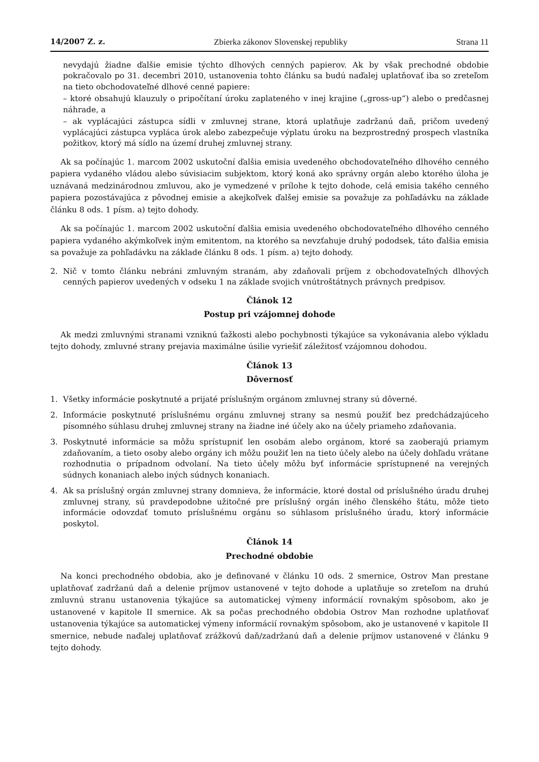14/2007 Z. z. Zbierka zákonov Slovenskej republiky Strana 11
nevydajú žiadne ďalšie emisie týchto dlhových cenných papierov. Ak by však prechodné obdobie pokračovalo po 31. decembri 2010, ustanovenia tohto článku sa budú naďalej uplatňovať iba so zreteľom na tieto obchodovateľné dlhové cenné papiere:
– ktoré obsahujú klauzuly o pripočítaní úroku zaplateného v inej krajine („gross-up“) alebo o predčasnej náhrade, a
– ak vyplácajúci zástupca sídli v zmluvnej strane, ktorá uplatňuje zadržanú daň, pričom uvedený vyplácajúci zástupca vypláca úrok alebo zabezpečuje výplatu úroku na bezprostredný prospech vlastníka požitkov, ktorý má sídlo na území druhej zmluvnej strany.
Ak sa počínajúc 1. marcom 2002 uskutoční ďalšia emisia uvedeného obchodovateľného dlhového cenného papiera vydaného vládou alebo súvisiacim subjektom, ktorý koná ako správny orgán alebo ktorého úloha je uznávaná medzinárodnou zmluvou, ako je vymedzené v prílohe k tejto dohode, celá emisia takého cenného papiera pozostávajúca z pôvodnej emisie a akejkoľvek ďalšej emisie sa považuje za pohľadávku na základe článku 8 ods. 1 písm. a) tejto dohody.
Ak sa počínajúc 1. marcom 2002 uskutoční ďalšia emisia uvedeného obchodovateľného dlhového cenného papiera vydaného akýmkoľvek iným emitentom, na ktorého sa nevzťahuje druhý pododsek, táto ďalšia emisia sa považuje za pohľadávku na základe článku 8 ods. 1 písm. a) tejto dohody.
2. Nič v tomto článku nebráni zmluvným stranám, aby zdaňovali príjem z obchodovateľných dlhových cenných papierov uvedených v odseku 1 na základe svojich vnútroštátnych právnych predpisov.
Článok 12
Postup pri vzájomnej dohode
Ak medzi zmluvnými stranami vzniknú ťažkosti alebo pochybnosti týkajúce sa vykonávania alebo výkladu tejto dohody, zmluvné strany prejavia maximálne úsilie vyriešiť záležitosť vzájomnou dohodou.
Článok 13
Dôvernosť
1. Všetky informácie poskytnuté a prijaté príslušným orgánom zmluvnej strany sú dôverné.
2. Informácie poskytnuté príslušnému orgánu zmluvnej strany sa nesmú použiť bez predchádzajúceho písomného súhlasu druhej zmluvnej strany na žiadne iné účely ako na účely priameho zdaňovania.
3. Poskytnuté informácie sa môžu sprístupniť len osobám alebo orgánom, ktoré sa zaoberajú priamym zdaňovaním, a tieto osoby alebo orgány ich môžu použiť len na tieto účely alebo na účely dohľadu vrátane rozhodnutia o prípadnom odvolaní. Na tieto účely môžu byť informácie sprístupnené na verejných súdnych konaniach alebo iných súdnych konaniach.
4. Ak sa príslušný orgán zmluvnej strany domnieva, že informácie, ktoré dostal od príslušného úradu druhej zmluvnej strany, sú pravdepodobne užitočné pre príslušný orgán iného členského štátu, môže tieto informácie odovzdať tomuto príslušnému orgánu so súhlasom príslušného úradu, ktorý informácie poskytol.
Článok 14
Prechodné obdobie
Na konci prechodného obdobia, ako je definované v článku 10 ods. 2 smernice, Ostrov Man prestane uplatňovať zadržanú daň a delenie príjmov ustanovené v tejto dohode a uplatňuje so zreteľom na druhú zmluvnú stranu ustanovenia týkajúce sa automatickej výmeny informácií rovnakým spôsobom, ako je ustanovené v kapitole II smernice. Ak sa počas prechodného obdobia Ostrov Man rozhodne uplatňovať ustanovenia týkajúce sa automatickej výmeny informácií rovnakým spôsobom, ako je ustanovené v kapitole II smernice, nebude naďalej uplatňovať zrážkovú daň/zadržanú daň a delenie príjmov ustanovené v článku 9 tejto dohody.